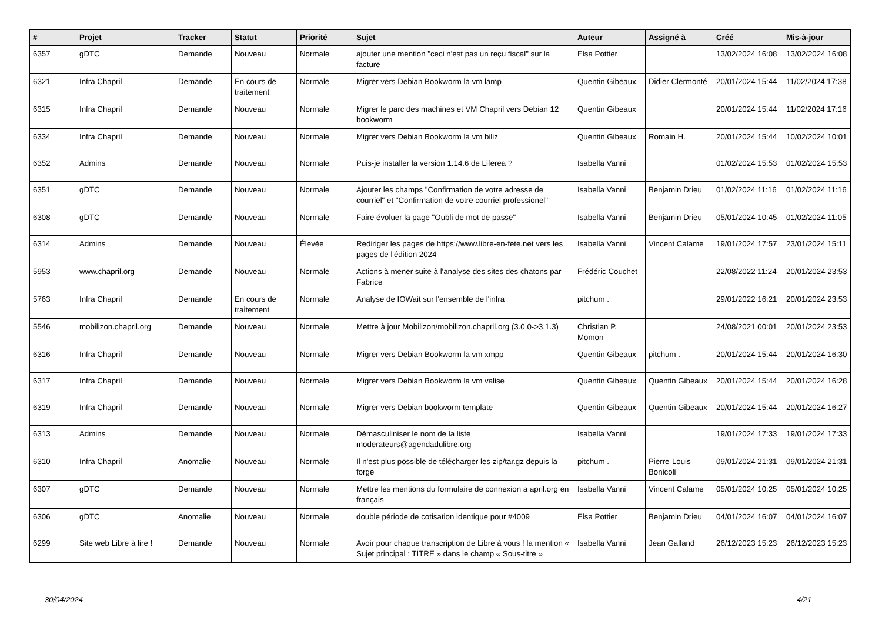| # | Projet | Tracker | Statut | Priorité | Sujet | Auteur | Assigné à | Créé | Mis-à-jour |
| --- | --- | --- | --- | --- | --- | --- | --- | --- | --- |
| 6357 | gDTC | Demande | Nouveau | Normale | ajouter une mention "ceci n'est pas un reçu fiscal" sur la facture | Elsa Pottier | | 13/02/2024 16:08 | 13/02/2024 16:08 |
| 6321 | Infra Chapril | Demande | En cours de traitement | Normale | Migrer vers Debian Bookworm la vm lamp | Quentin Gibeaux | Didier Clermonté | 20/01/2024 15:44 | 11/02/2024 17:38 |
| 6315 | Infra Chapril | Demande | Nouveau | Normale | Migrer le parc des machines et VM Chapril vers Debian 12 bookworm | Quentin Gibeaux | | 20/01/2024 15:44 | 11/02/2024 17:16 |
| 6334 | Infra Chapril | Demande | Nouveau | Normale | Migrer vers Debian Bookworm la vm biliz | Quentin Gibeaux | Romain H. | 20/01/2024 15:44 | 10/02/2024 10:01 |
| 6352 | Admins | Demande | Nouveau | Normale | Puis-je installer la version 1.14.6 de Liferea ? | Isabella Vanni | | 01/02/2024 15:53 | 01/02/2024 15:53 |
| 6351 | gDTC | Demande | Nouveau | Normale | Ajouter les champs "Confirmation de votre adresse de courriel" et "Confirmation de votre courriel professionel" | Isabella Vanni | Benjamin Drieu | 01/02/2024 11:16 | 01/02/2024 11:16 |
| 6308 | gDTC | Demande | Nouveau | Normale | Faire évoluer la page "Oubli de mot de passe" | Isabella Vanni | Benjamin Drieu | 05/01/2024 10:45 | 01/02/2024 11:05 |
| 6314 | Admins | Demande | Nouveau | Élevée | Rediriger les pages de https://www.libre-en-fete.net vers les pages de l'édition 2024 | Isabella Vanni | Vincent Calame | 19/01/2024 17:57 | 23/01/2024 15:11 |
| 5953 | www.chapril.org | Demande | Nouveau | Normale | Actions à mener suite à l'analyse des sites des chatons par Fabrice | Frédéric Couchet | | 22/08/2022 11:24 | 20/01/2024 23:53 |
| 5763 | Infra Chapril | Demande | En cours de traitement | Normale | Analyse de IOWait sur l'ensemble de l'infra | pitchum . | | 29/01/2022 16:21 | 20/01/2024 23:53 |
| 5546 | mobilizon.chapril.org | Demande | Nouveau | Normale | Mettre à jour Mobilizon/mobilizon.chapril.org (3.0.0->3.1.3) | Christian P. Momon | | 24/08/2021 00:01 | 20/01/2024 23:53 |
| 6316 | Infra Chapril | Demande | Nouveau | Normale | Migrer vers Debian Bookworm la vm xmpp | Quentin Gibeaux | pitchum . | 20/01/2024 15:44 | 20/01/2024 16:30 |
| 6317 | Infra Chapril | Demande | Nouveau | Normale | Migrer vers Debian Bookworm la vm valise | Quentin Gibeaux | Quentin Gibeaux | 20/01/2024 15:44 | 20/01/2024 16:28 |
| 6319 | Infra Chapril | Demande | Nouveau | Normale | Migrer vers Debian bookworm template | Quentin Gibeaux | Quentin Gibeaux | 20/01/2024 15:44 | 20/01/2024 16:27 |
| 6313 | Admins | Demande | Nouveau | Normale | Démasculiniser le nom de la liste moderateurs@agendadulibre.org | Isabella Vanni | | 19/01/2024 17:33 | 19/01/2024 17:33 |
| 6310 | Infra Chapril | Anomalie | Nouveau | Normale | Il n'est plus possible de télécharger les zip/tar.gz depuis la forge | pitchum . | Pierre-Louis Bonicoli | 09/01/2024 21:31 | 09/01/2024 21:31 |
| 6307 | gDTC | Demande | Nouveau | Normale | Mettre les mentions du formulaire de connexion a april.org en français | Isabella Vanni | Vincent Calame | 05/01/2024 10:25 | 05/01/2024 10:25 |
| 6306 | gDTC | Anomalie | Nouveau | Normale | double période de cotisation identique pour #4009 | Elsa Pottier | Benjamin Drieu | 04/01/2024 16:07 | 04/01/2024 16:07 |
| 6299 | Site web Libre à lire ! | Demande | Nouveau | Normale | Avoir pour chaque transcription de Libre à vous ! la mention « Sujet principal : TITRE » dans le champ « Sous-titre » | Isabella Vanni | Jean Galland | 26/12/2023 15:23 | 26/12/2023 15:23 |
30/04/2024 4/21